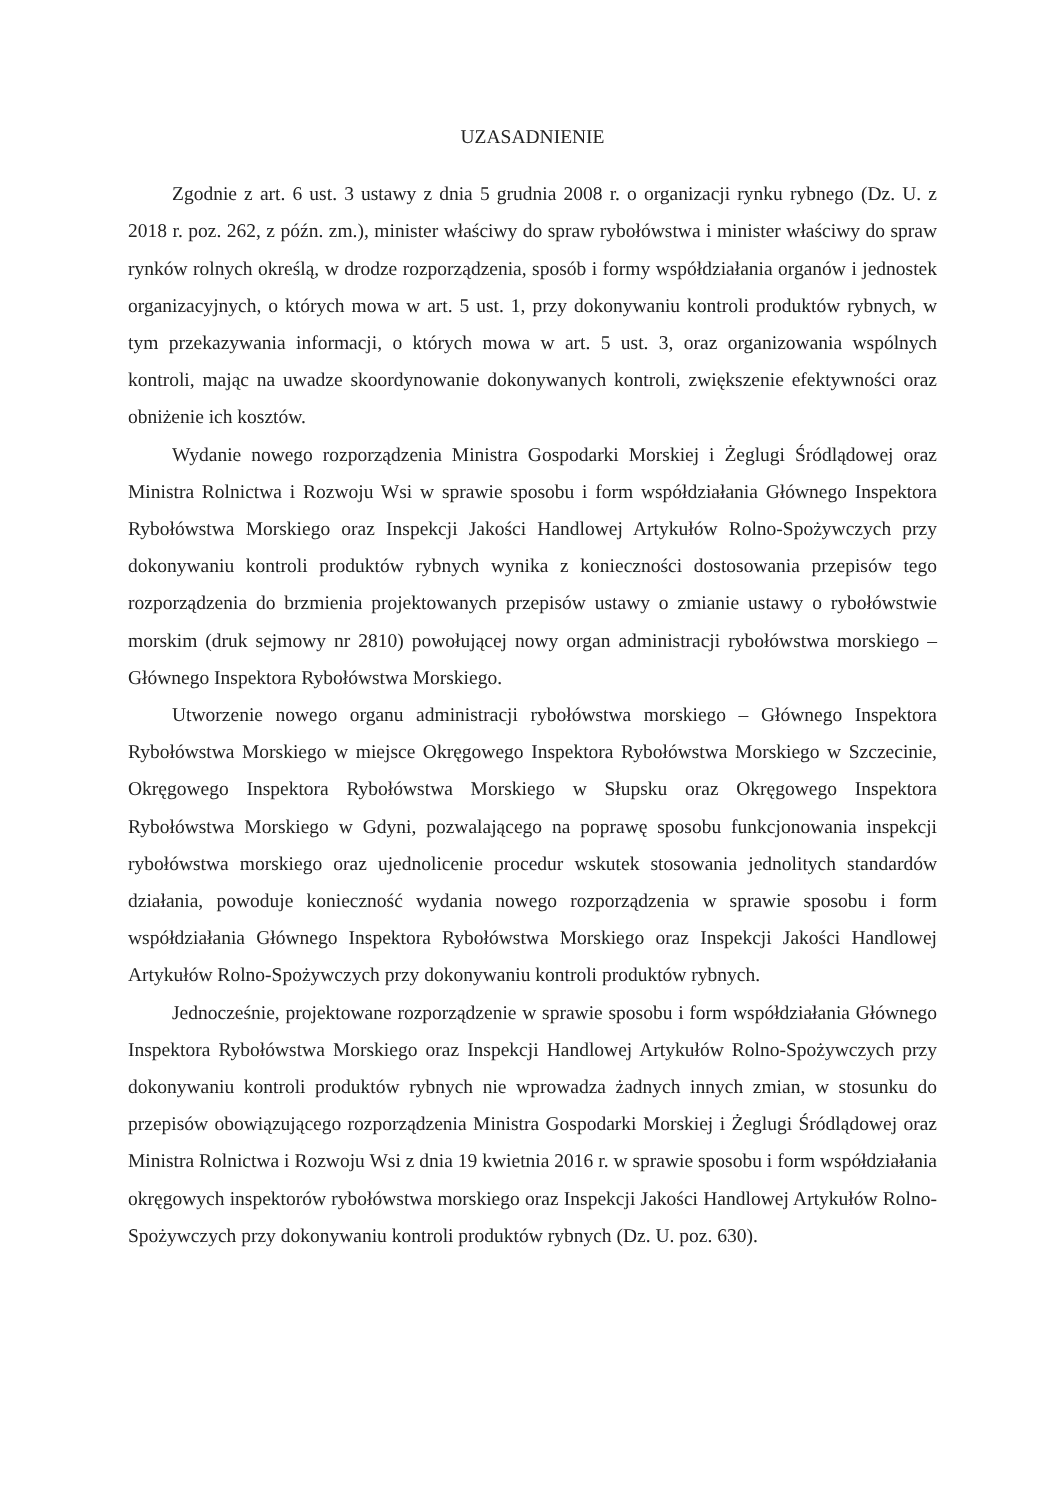UZASADNIENIE
Zgodnie z art. 6 ust. 3 ustawy z dnia 5 grudnia 2008 r. o organizacji rynku rybnego (Dz. U. z 2018 r. poz. 262, z późn. zm.), minister właściwy do spraw rybołówstwa i minister właściwy do spraw rynków rolnych określą, w drodze rozporządzenia, sposób i formy współdziałania organów i jednostek organizacyjnych, o których mowa w art. 5 ust. 1, przy dokonywaniu kontroli produktów rybnych, w tym przekazywania informacji, o których mowa w art. 5 ust. 3, oraz organizowania wspólnych kontroli, mając na uwadze skoordynowanie dokonywanych kontroli, zwiększenie efektywności oraz obniżenie ich kosztów.
Wydanie nowego rozporządzenia Ministra Gospodarki Morskiej i Żeglugi Śródlądowej oraz Ministra Rolnictwa i Rozwoju Wsi w sprawie sposobu i form współdziałania Głównego Inspektora Rybołówstwa Morskiego oraz Inspekcji Jakości Handlowej Artykułów Rolno-Spożywczych przy dokonywaniu kontroli produktów rybnych wynika z konieczności dostosowania przepisów tego rozporządzenia do brzmienia projektowanych przepisów ustawy o zmianie ustawy o rybołówstwie morskim (druk sejmowy nr 2810) powołującej nowy organ administracji rybołówstwa morskiego – Głównego Inspektora Rybołówstwa Morskiego.
Utworzenie nowego organu administracji rybołówstwa morskiego – Głównego Inspektora Rybołówstwa Morskiego w miejsce Okręgowego Inspektora Rybołówstwa Morskiego w Szczecinie, Okręgowego Inspektora Rybołówstwa Morskiego w Słupsku oraz Okręgowego Inspektora Rybołówstwa Morskiego w Gdyni, pozwalającego na poprawę sposobu funkcjonowania inspekcji rybołówstwa morskiego oraz ujednolicenie procedur wskutek stosowania jednolitych standardów działania, powoduje konieczność wydania nowego rozporządzenia w sprawie sposobu i form współdziałania Głównego Inspektora Rybołówstwa Morskiego oraz Inspekcji Jakości Handlowej Artykułów Rolno-Spożywczych przy dokonywaniu kontroli produktów rybnych.
Jednocześnie, projektowane rozporządzenie w sprawie sposobu i form współdziałania Głównego Inspektora Rybołówstwa Morskiego oraz Inspekcji Handlowej Artykułów Rolno-Spożywczych przy dokonywaniu kontroli produktów rybnych nie wprowadza żadnych innych zmian, w stosunku do przepisów obowiązującego rozporządzenia Ministra Gospodarki Morskiej i Żeglugi Śródlądowej oraz Ministra Rolnictwa i Rozwoju Wsi z dnia 19 kwietnia 2016 r. w sprawie sposobu i form współdziałania okręgowych inspektorów rybołówstwa morskiego oraz Inspekcji Jakości Handlowej Artykułów Rolno-Spożywczych przy dokonywaniu kontroli produktów rybnych (Dz. U. poz. 630).